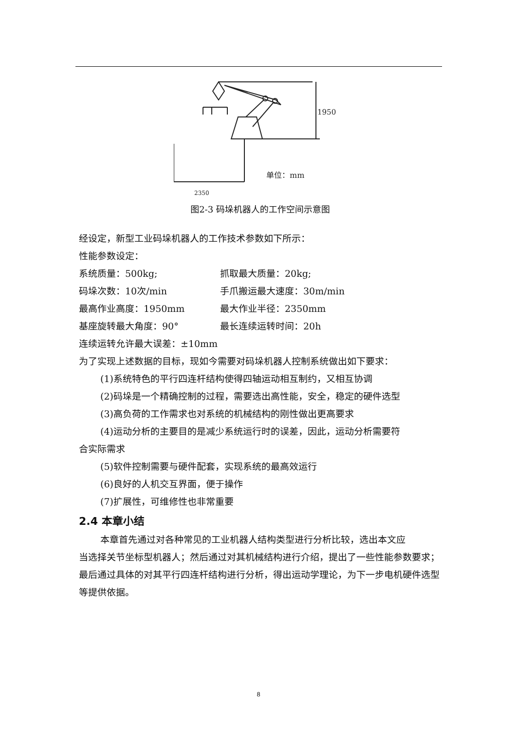1950
单位：mm
2350
图2-3 码垛机器人的工作空间示意图
经设定，新型工业码垛机器人的工作技术参数如下所示：
性能参数设定：
系统质量：500kg; 抓取最大质量：20kg;
码垛次数：10次/min 手爪搬运最大速度：30m/min
最高作业高度：1950mm 最大作业半径：2350mm
基座旋转最大角度：90° 最长连续运转时间：20h
连续运转允许最大误差：±10mm
为了实现上述数据的目标，现如今需要对码垛机器人控制系统做出如下要求：
(1)系统特色的平行四连杆结构使得四轴运动相互制约，又相互协调
(2)码垛是一个精确控制的过程，需要选出高性能，安全，稳定的硬件选型
(3)高负荷的工作需求也对系统的机械结构的刚性做出更高要求
(4)运动分析的主要目的是减少系统运行时的误差，因此，运动分析需要符
合实际需求
(5)软件控制需要与硬件配套，实现系统的最高效运行
(6)良好的人机交互界面，便于操作
(7)扩展性，可维修性也非常重要
2.4 本章小结
本章首先通过对各种常见的工业机器人结构类型进行分析比较，选出本文应
当选择关节坐标型机器人；然后通过对其机械结构进行介绍，提出了一些性能参数要求；最后通过具体的对其平行四连杆结构进行分析，得出运动学理论，为下一步电机硬件选型等提供依据。
8